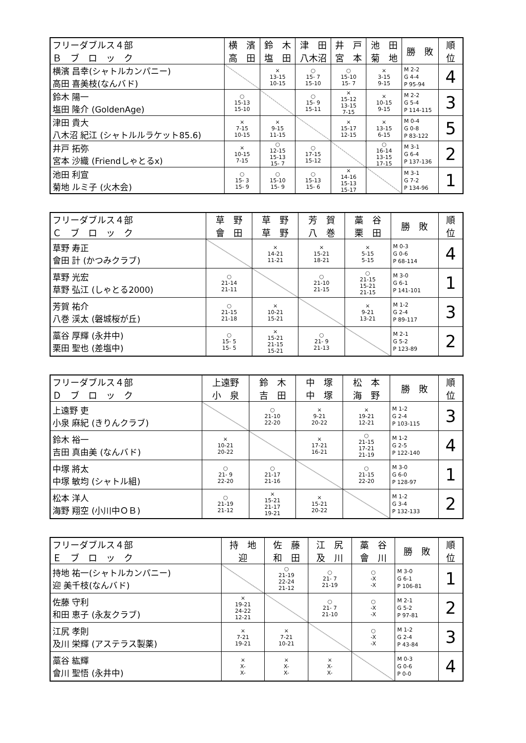| フリーダブルス４部 Ｂ ブ ロ ッ ク | 横 濱 高 田 | 鈴 木 塩 田 | 津 田 八木沼 | 井 戸 宮 本 | 池 田 菊 地 | 勝 敗 | 順 位 |
| --- | --- | --- | --- | --- | --- | --- | --- |
| 横濱 昌幸(シャトルカンパニー) 高田 喜美枝(なんバド) | | × 13-15 10-15 | ○ 15- 7 15-10 | ○ 15-10 15- 7 | × 3-15 9-15 | M 2-2 G 4-4 P 95-94 | 4 |
| 鈴木 陽一 塩田 隆介 (GoldenAge) | ○ 15-13 15-10 | | ○ 15- 9 15-11 | × 15-12 13-15 7-15 | × 10-15 9-15 | M 2-2 G 5-4 P 114-115 | 3 |
| 津田 貴大 八木沼 紀江 (シャトルルラケット85.6) | × 7-15 10-15 | × 9-15 11-15 | | × 15-17 12-15 | × 13-15 6-15 | M 0-4 G 0-8 P 83-122 | 5 |
| 井戸 拓弥 宮本 沙織 (Friendしゃとるx) | × 10-15 7-15 | ○ 12-15 15-13 15- 7 | ○ 17-15 15-12 | | ○ 16-14 13-15 17-15 | M 3-1 G 6-4 P 137-136 | 2 |
| 池田 利宣 菊地 ルミ子 (火木会) | ○ 15- 3 15- 9 | ○ 15-10 15- 9 | ○ 15-13 15- 6 | × 14-16 15-13 15-17 | | M 3-1 G 7-2 P 134-96 | 1 |
| フリーダブルス４部 Ｃ ブ ロ ッ ク | 草 野 會 田 | 草 野 草 野 | 芳 賀 八 巻 | 藁 谷 栗 田 | 勝 敗 | 順 位 |
| --- | --- | --- | --- | --- | --- | --- |
| 草野 寿正 會田 計 (かつみクラブ) | | × 14-21 11-21 | × 15-21 18-21 | × 5-15 5-15 | M 0-3 G 0-6 P 68-114 | 4 |
| 草野 光宏 草野 弘江 (しゃとる2000) | ○ 21-14 21-11 | | ○ 21-10 21-15 | ○ 21-15 15-21 21-15 | M 3-0 G 6-1 P 141-101 | 1 |
| 芳賀 祐介 八巻 渓太 (磐城桜が丘) | ○ 21-15 21-18 | × 10-21 15-21 | | × 9-21 13-21 | M 1-2 G 2-4 P 89-117 | 3 |
| 藁谷 厚輝 (永井中) 栗田 聖也 (差塩中) | ○ 15- 5 15- 5 | × 15-21 21-15 15-21 | ○ 21- 9 21-13 | | M 2-1 G 5-2 P 123-89 | 2 |
| フリーダブルス４部 Ｄ ブ ロ ッ ク | 上遠野 小 泉 | 鈴 木 吉 田 | 中 塚 中 塚 | 松 本 海 野 | 勝 敗 | 順 位 |
| --- | --- | --- | --- | --- | --- | --- |
| 上遠野 吏 小泉 麻紀 (きりんクラブ) | | ○ 21-10 22-20 | × 9-21 20-22 | × 19-21 12-21 | M 1-2 G 2-4 P 103-115 | 3 |
| 鈴木 裕一 吉田 真由美 (なんバド) | × 10-21 20-22 | | × 17-21 16-21 | ○ 21-15 17-21 21-19 | M 1-2 G 2-5 P 122-140 | 4 |
| 中塚 將太 中塚 敏均 (シャトル組) | ○ 21- 9 22-20 | ○ 21-17 21-16 | | ○ 21-15 22-20 | M 3-0 G 6-0 P 128-97 | 1 |
| 松本 洋人 海野 翔空 (小川中ＯＢ) | ○ 21-19 21-12 | × 15-21 21-17 19-21 | × 15-21 20-22 | | M 1-2 G 3-4 P 132-133 | 2 |
| フリーダブルス４部 Ｅ ブ ロ ッ ク | 持 地 迎 | 佐 藤 和 田 | 江 尻 及 川 | 藁 谷 會 川 | 勝 敗 | 順 位 |
| --- | --- | --- | --- | --- | --- | --- |
| 持地 祐一(シャトルカンパニー) 迎 美千枝(なんバド) | | ○ 21-19 22-24 21-12 | ○ 21- 7 21-19 | ○ -X -X | M 3-0 G 6-1 P 106-81 | 1 |
| 佐藤 守利 和田 恵子 (永友クラブ) | × 19-21 24-22 12-21 | | ○ 21- 7 21-10 | ○ -X -X | M 2-1 G 5-2 P 97-81 | 2 |
| 江尻 孝則 及川 栄輝 (アステラス製薬) | × 7-21 19-21 | × 7-21 10-21 | | ○ -X -X | M 1-2 G 2-4 P 43-84 | 3 |
| 藁谷 紘輝 會川 聖悟 (永井中) | × X- X- | × X- X- | × X- X- | | M 0-3 G 0-6 P 0-0 | 4 |